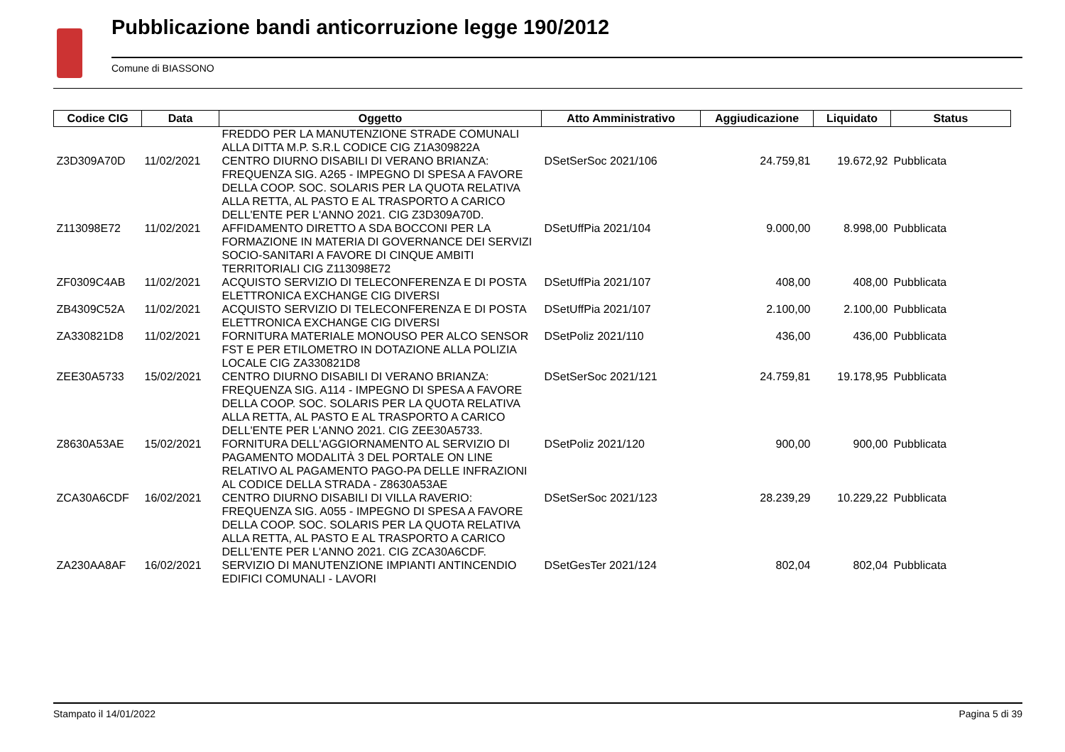Pubblicazione bandi anticorruzione legge 190/2012
Comune di BIASSONO
| Codice CIG | Data | Oggetto | Atto Amministrativo | Aggiudicazione | Liquidato | Status |
| --- | --- | --- | --- | --- | --- | --- |
| | | FREDDO PER LA MANUTENZIONE STRADE COMUNALI ALLA DITTA M.P. S.R.L CODICE CIG Z1A309822A | | | | |
| Z3D309A70D | 11/02/2021 | CENTRO DIURNO DISABILI DI VERANO BRIANZA: FREQUENZA SIG. A265 - IMPEGNO DI SPESA A FAVORE DELLA COOP. SOC. SOLARIS PER LA QUOTA RELATIVA ALLA RETTA, AL PASTO E AL TRASPORTO A CARICO DELL'ENTE PER L'ANNO 2021. CIG Z3D309A70D. | DSetSerSoc 2021/106 | 24.759,81 | 19.672,92 | Pubblicata |
| Z113098E72 | 11/02/2021 | AFFIDAMENTO DIRETTO A SDA BOCCONI PER LA FORMAZIONE IN MATERIA DI GOVERNANCE DEI SERVIZI SOCIO-SANITARI A FAVORE DI CINQUE AMBITI TERRITORIALI CIG Z113098E72 | DSetUffPia 2021/104 | 9.000,00 | 8.998,00 | Pubblicata |
| ZF0309C4AB | 11/02/2021 | ACQUISTO SERVIZIO DI TELECONFERENZA E DI POSTA ELETTRONICA EXCHANGE CIG DIVERSI | DSetUffPia 2021/107 | 408,00 | 408,00 | Pubblicata |
| ZB4309C52A | 11/02/2021 | ACQUISTO SERVIZIO DI TELECONFERENZA E DI POSTA ELETTRONICA EXCHANGE CIG DIVERSI | DSetUffPia 2021/107 | 2.100,00 | 2.100,00 | Pubblicata |
| ZA330821D8 | 11/02/2021 | FORNITURA MATERIALE MONOUSO PER ALCO SENSOR FST E PER ETILOMETRO IN DOTAZIONE ALLA POLIZIA LOCALE CIG ZA330821D8 | DSetPoliz 2021/110 | 436,00 | 436,00 | Pubblicata |
| ZEE30A5733 | 15/02/2021 | CENTRO DIURNO DISABILI DI VERANO BRIANZA: FREQUENZA SIG. A114 - IMPEGNO DI SPESA A FAVORE DELLA COOP. SOC. SOLARIS PER LA QUOTA RELATIVA ALLA RETTA, AL PASTO E AL TRASPORTO A CARICO DELL'ENTE PER L'ANNO 2021. CIG ZEE30A5733. | DSetSerSoc 2021/121 | 24.759,81 | 19.178,95 | Pubblicata |
| Z8630A53AE | 15/02/2021 | FORNITURA DELL'AGGIORNAMENTO AL SERVIZIO DI PAGAMENTO MODALITÀ 3 DEL PORTALE ON LINE RELATIVO AL PAGAMENTO PAGO-PA DELLE INFRAZIONI AL CODICE DELLA STRADA - Z8630A53AE | DSetPoliz 2021/120 | 900,00 | 900,00 | Pubblicata |
| ZCA30A6CDF | 16/02/2021 | CENTRO DIURNO DISABILI DI VILLA RAVERIO: FREQUENZA SIG. A055 - IMPEGNO DI SPESA A FAVORE DELLA COOP. SOC. SOLARIS PER LA QUOTA RELATIVA ALLA RETTA, AL PASTO E AL TRASPORTO A CARICO DELL'ENTE PER L'ANNO 2021. CIG ZCA30A6CDF. | DSetSerSoc 2021/123 | 28.239,29 | 10.229,22 | Pubblicata |
| ZA230AA8AF | 16/02/2021 | SERVIZIO DI MANUTENZIONE IMPIANTI ANTINCENDIO EDIFICI COMUNALI - LAVORI | DSetGesTer 2021/124 | 802,04 | 802,04 | Pubblicata |
Stampato il 14/01/2022 Pagina 5 di 39